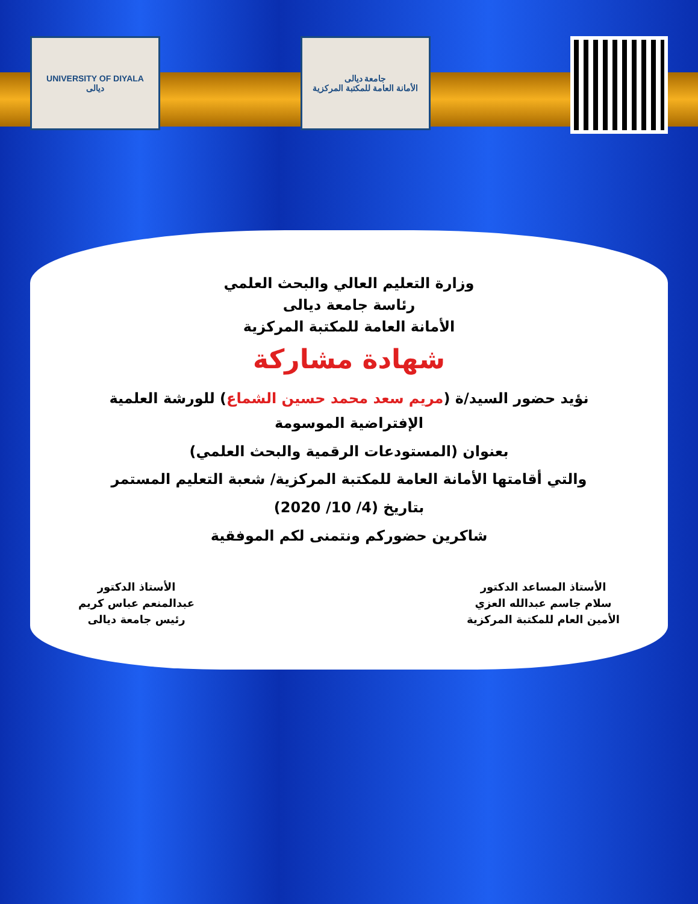UNIVERSITY OF DIYALA
ديالى
جامعة ديالى
الأمانة العامة للمكتبة المركزية
وزارة التعليم العالي والبحث العلمي
رئاسة جامعة ديالى
الأمانة العامة للمكتبة المركزية
شهادة مشاركة
نؤيد حضور السيد/ة (مريم سعد محمد حسين الشماع) للورشة العلمية الإفتراضية الموسومة
بعنوان (المستودعات الرقمية والبحث العلمي)
والتي أقامتها الأمانة العامة للمكتبة المركزية/ شعبة التعليم المستمر
بتاريخ (4/ 10/ 2020)
شاكرين حضوركم ونتمنى لكم الموفقية
الأستاذ المساعد الدكتور
سلام جاسم عبدالله العزي
الأمين العام للمكتبة المركزية
الأستاذ الدكتور
عبدالمنعم عباس كريم
رئيس جامعة ديالى